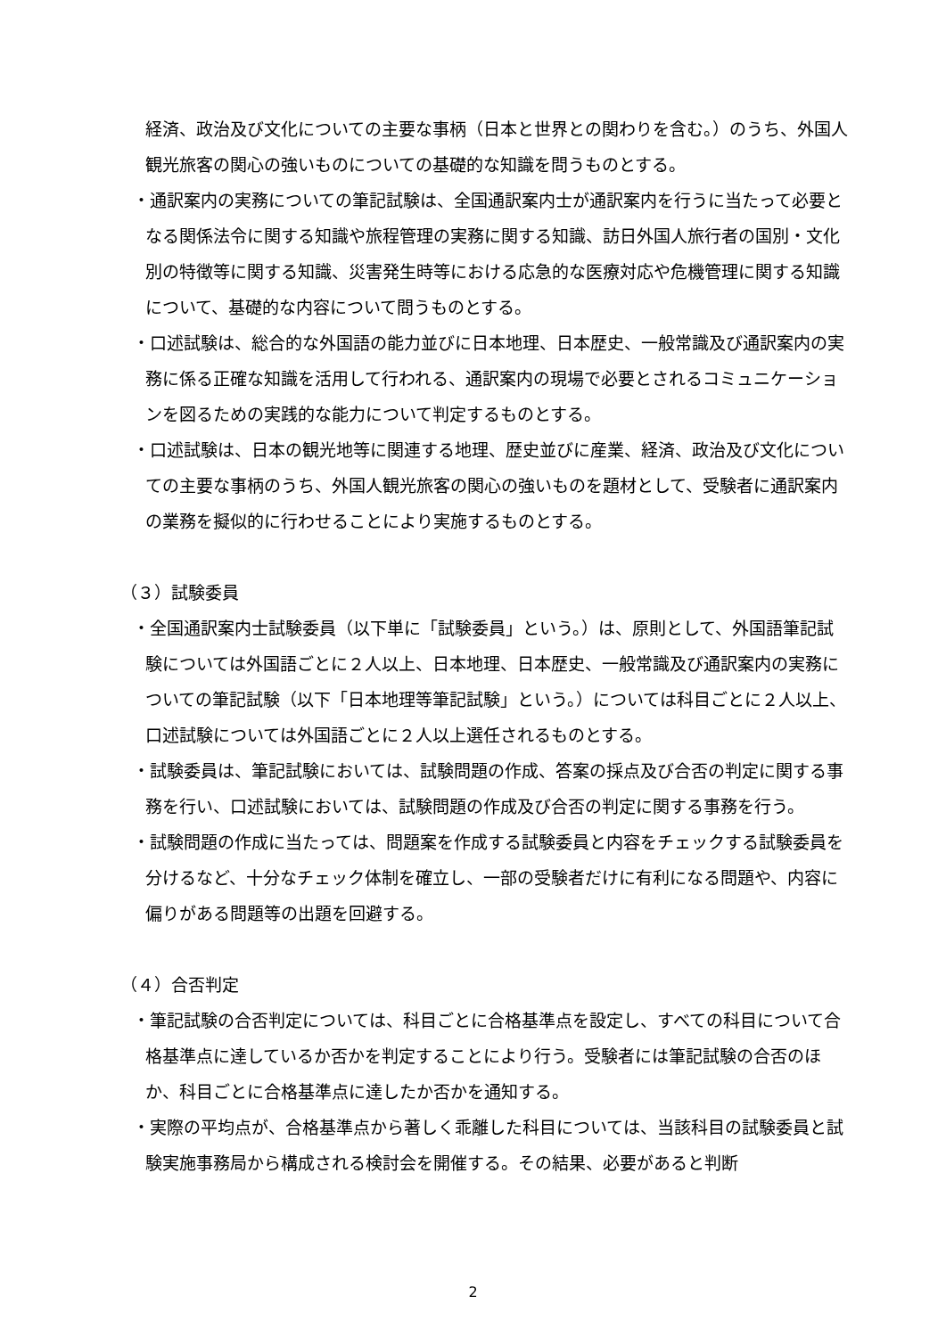経済、政治及び文化についての主要な事柄（日本と世界との関わりを含む。）のうち、外国人観光旅客の関心の強いものについての基礎的な知識を問うものとする。
・通訳案内の実務についての筆記試験は、全国通訳案内士が通訳案内を行うに当たって必要となる関係法令に関する知識や旅程管理の実務に関する知識、訪日外国人旅行者の国別・文化別の特徴等に関する知識、災害発生時等における応急的な医療対応や危機管理に関する知識について、基礎的な内容について問うものとする。
・口述試験は、総合的な外国語の能力並びに日本地理、日本歴史、一般常識及び通訳案内の実務に係る正確な知識を活用して行われる、通訳案内の現場で必要とされるコミュニケーションを図るための実践的な能力について判定するものとする。
・口述試験は、日本の観光地等に関連する地理、歴史並びに産業、経済、政治及び文化についての主要な事柄のうち、外国人観光旅客の関心の強いものを題材として、受験者に通訳案内の業務を擬似的に行わせることにより実施するものとする。
（３）試験委員
・全国通訳案内士試験委員（以下単に「試験委員」という。）は、原則として、外国語筆記試験については外国語ごとに２人以上、日本地理、日本歴史、一般常識及び通訳案内の実務についての筆記試験（以下「日本地理等筆記試験」という。）については科目ごとに２人以上、口述試験については外国語ごとに２人以上選任されるものとする。
・試験委員は、筆記試験においては、試験問題の作成、答案の採点及び合否の判定に関する事務を行い、口述試験においては、試験問題の作成及び合否の判定に関する事務を行う。
・試験問題の作成に当たっては、問題案を作成する試験委員と内容をチェックする試験委員を分けるなど、十分なチェック体制を確立し、一部の受験者だけに有利になる問題や、内容に偏りがある問題等の出題を回避する。
（４）合否判定
・筆記試験の合否判定については、科目ごとに合格基準点を設定し、すべての科目について合格基準点に達しているか否かを判定することにより行う。受験者には筆記試験の合否のほか、科目ごとに合格基準点に達したか否かを通知する。
・実際の平均点が、合格基準点から著しく乖離した科目については、当該科目の試験委員と試験実施事務局から構成される検討会を開催する。その結果、必要があると判断
2